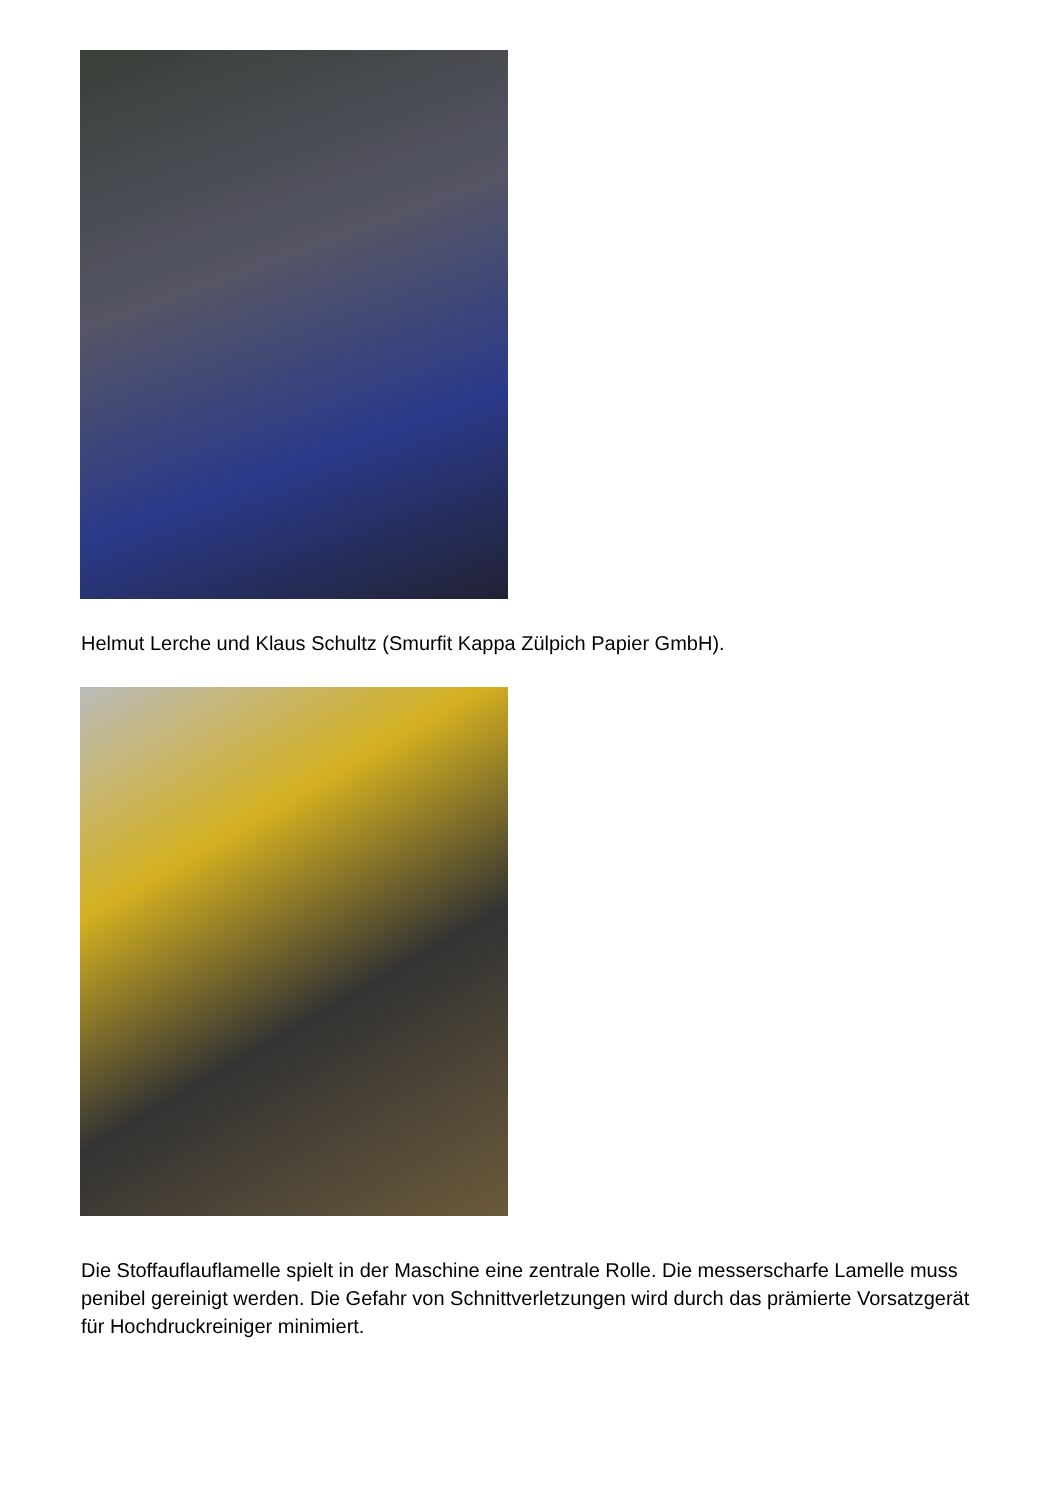Helmut Lerche und Klaus Schultz (Smurfit Kappa Zülpich Papier GmbH).
Die Stoffauflauflamelle spielt in der Maschine eine zentrale Rolle. Die messerscharfe Lamelle muss penibel gereinigt werden. Die Gefahr von Schnittverletzungen wird durch das prämierte Vorsatzgerät für Hochdruckreiniger minimiert.